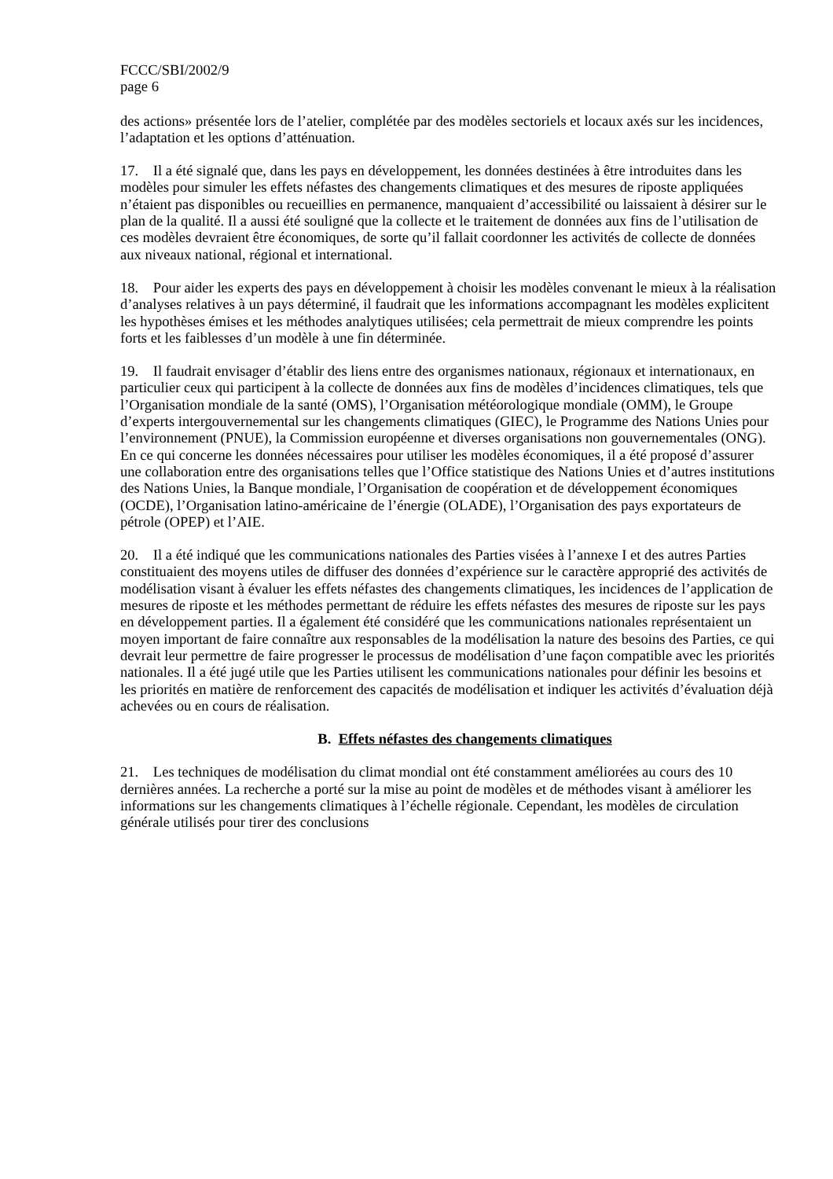FCCC/SBI/2002/9
page 6
des actions» présentée lors de l’atelier, complétée par des modèles sectoriels et locaux axés sur les incidences, l’adaptation et les options d’atténuation.
17. Il a été signalé que, dans les pays en développement, les données destinées à être introduites dans les modèles pour simuler les effets néfastes des changements climatiques et des mesures de riposte appliquées n’étaient pas disponibles ou recueillies en permanence, manquaient d’accessibilité ou laissaient à désirer sur le plan de la qualité. Il a aussi été souligné que la collecte et le traitement de données aux fins de l’utilisation de ces modèles devraient être économiques, de sorte qu’il fallait coordonner les activités de collecte de données aux niveaux national, régional et international.
18. Pour aider les experts des pays en développement à choisir les modèles convenant le mieux à la réalisation d’analyses relatives à un pays déterminé, il faudrait que les informations accompagnant les modèles explicitent les hypothèses émises et les méthodes analytiques utilisées; cela permettrait de mieux comprendre les points forts et les faiblesses d’un modèle à une fin déterminée.
19. Il faudrait envisager d’établir des liens entre des organismes nationaux, régionaux et internationaux, en particulier ceux qui participent à la collecte de données aux fins de modèles d’incidences climatiques, tels que l’Organisation mondiale de la santé (OMS), l’Organisation météorologique mondiale (OMM), le Groupe d’experts intergouvernemental sur les changements climatiques (GIEC), le Programme des Nations Unies pour l’environnement (PNUE), la Commission européenne et diverses organisations non gouvernementales (ONG). En ce qui concerne les données nécessaires pour utiliser les modèles économiques, il a été proposé d’assurer une collaboration entre des organisations telles que l’Office statistique des Nations Unies et d’autres institutions des Nations Unies, la Banque mondiale, l’Organisation de coopération et de développement économiques (OCDE), l’Organisation latino-américaine de l’énergie (OLADE), l’Organisation des pays exportateurs de pétrole (OPEP) et l’AIE.
20. Il a été indiqué que les communications nationales des Parties visées à l’annexe I et des autres Parties constituaient des moyens utiles de diffuser des données d’expérience sur le caractère approprié des activités de modélisation visant à évaluer les effets néfastes des changements climatiques, les incidences de l’application de mesures de riposte et les méthodes permettant de réduire les effets néfastes des mesures de riposte sur les pays en développement parties. Il a également été considéré que les communications nationales représentaient un moyen important de faire connaître aux responsables de la modélisation la nature des besoins des Parties, ce qui devrait leur permettre de faire progresser le processus de modélisation d’une façon compatible avec les priorités nationales. Il a été jugé utile que les Parties utilisent les communications nationales pour définir les besoins et les priorités en matière de renforcement des capacités de modélisation et indiquer les activités d’évaluation déjà achevées ou en cours de réalisation.
B. Effets néfastes des changements climatiques
21. Les techniques de modélisation du climat mondial ont été constamment améliorées au cours des 10 dernières années. La recherche a porté sur la mise au point de modèles et de méthodes visant à améliorer les informations sur les changements climatiques à l’échelle régionale. Cependant, les modèles de circulation générale utilisés pour tirer des conclusions